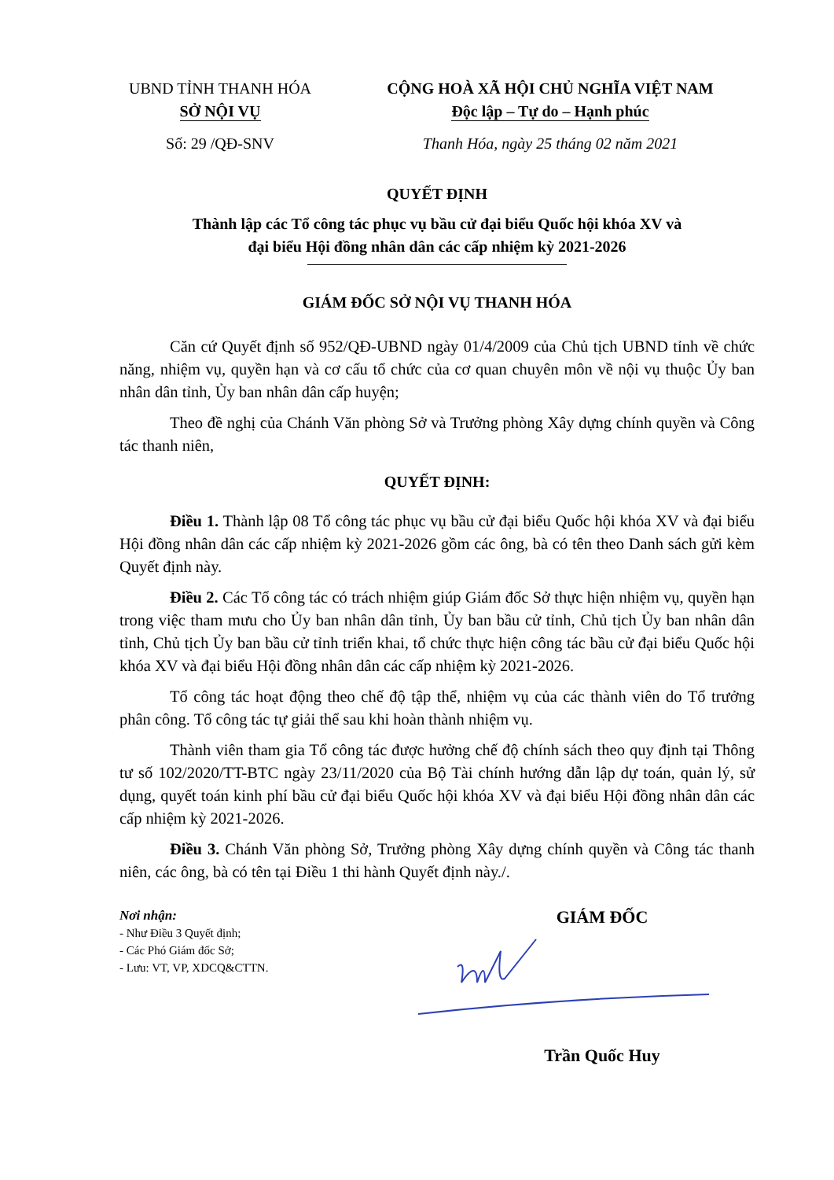UBND TỈNH THANH HÓA
SỞ NỘI VỤ
Số: 29 /QĐ-SNV
CỘNG HOÀ XÃ HỘI CHỦ NGHĨA VIỆT NAM
Độc lập – Tự do – Hạnh phúc
Thanh Hóa, ngày 25 tháng 02 năm 2021
QUYẾT ĐỊNH
Thành lập các Tổ công tác phục vụ bầu cử đại biểu Quốc hội khóa XV và
đại biểu Hội đồng nhân dân các cấp nhiệm kỳ 2021-2026
GIÁM ĐỐC SỞ NỘI VỤ THANH HÓA
Căn cứ Quyết định số 952/QĐ-UBND ngày 01/4/2009 của Chủ tịch UBND tỉnh về chức năng, nhiệm vụ, quyền hạn và cơ cấu tổ chức của cơ quan chuyên môn về nội vụ thuộc Ủy ban nhân dân tỉnh, Ủy ban nhân dân cấp huyện;
Theo đề nghị của Chánh Văn phòng Sở và Trưởng phòng Xây dựng chính quyền và Công tác thanh niên,
QUYẾT ĐỊNH:
Điều 1. Thành lập 08 Tổ công tác phục vụ bầu cử đại biểu Quốc hội khóa XV và đại biểu Hội đồng nhân dân các cấp nhiệm kỳ 2021-2026 gồm các ông, bà có tên theo Danh sách gửi kèm Quyết định này.
Điều 2. Các Tổ công tác có trách nhiệm giúp Giám đốc Sở thực hiện nhiệm vụ, quyền hạn trong việc tham mưu cho Ủy ban nhân dân tỉnh, Ủy ban bầu cử tỉnh, Chủ tịch Ủy ban nhân dân tỉnh, Chủ tịch Ủy ban bầu cử tỉnh triển khai, tổ chức thực hiện công tác bầu cử đại biểu Quốc hội khóa XV và đại biểu Hội đồng nhân dân các cấp nhiệm kỳ 2021-2026.
Tổ công tác hoạt động theo chế độ tập thể, nhiệm vụ của các thành viên do Tổ trưởng phân công. Tổ công tác tự giải thể sau khi hoàn thành nhiệm vụ.
Thành viên tham gia Tổ công tác được hưởng chế độ chính sách theo quy định tại Thông tư số 102/2020/TT-BTC ngày 23/11/2020 của Bộ Tài chính hướng dẫn lập dự toán, quản lý, sử dụng, quyết toán kinh phí bầu cử đại biểu Quốc hội khóa XV và đại biểu Hội đồng nhân dân các cấp nhiệm kỳ 2021-2026.
Điều 3. Chánh Văn phòng Sở, Trưởng phòng Xây dựng chính quyền và Công tác thanh niên, các ông, bà có tên tại Điều 1 thi hành Quyết định này./.
Nơi nhận:
- Như Điều 3 Quyết định;
- Các Phó Giám đốc Sở;
- Lưu: VT, VP, XDCQ&CTTN.
GIÁM ĐỐC
Trần Quốc Huy